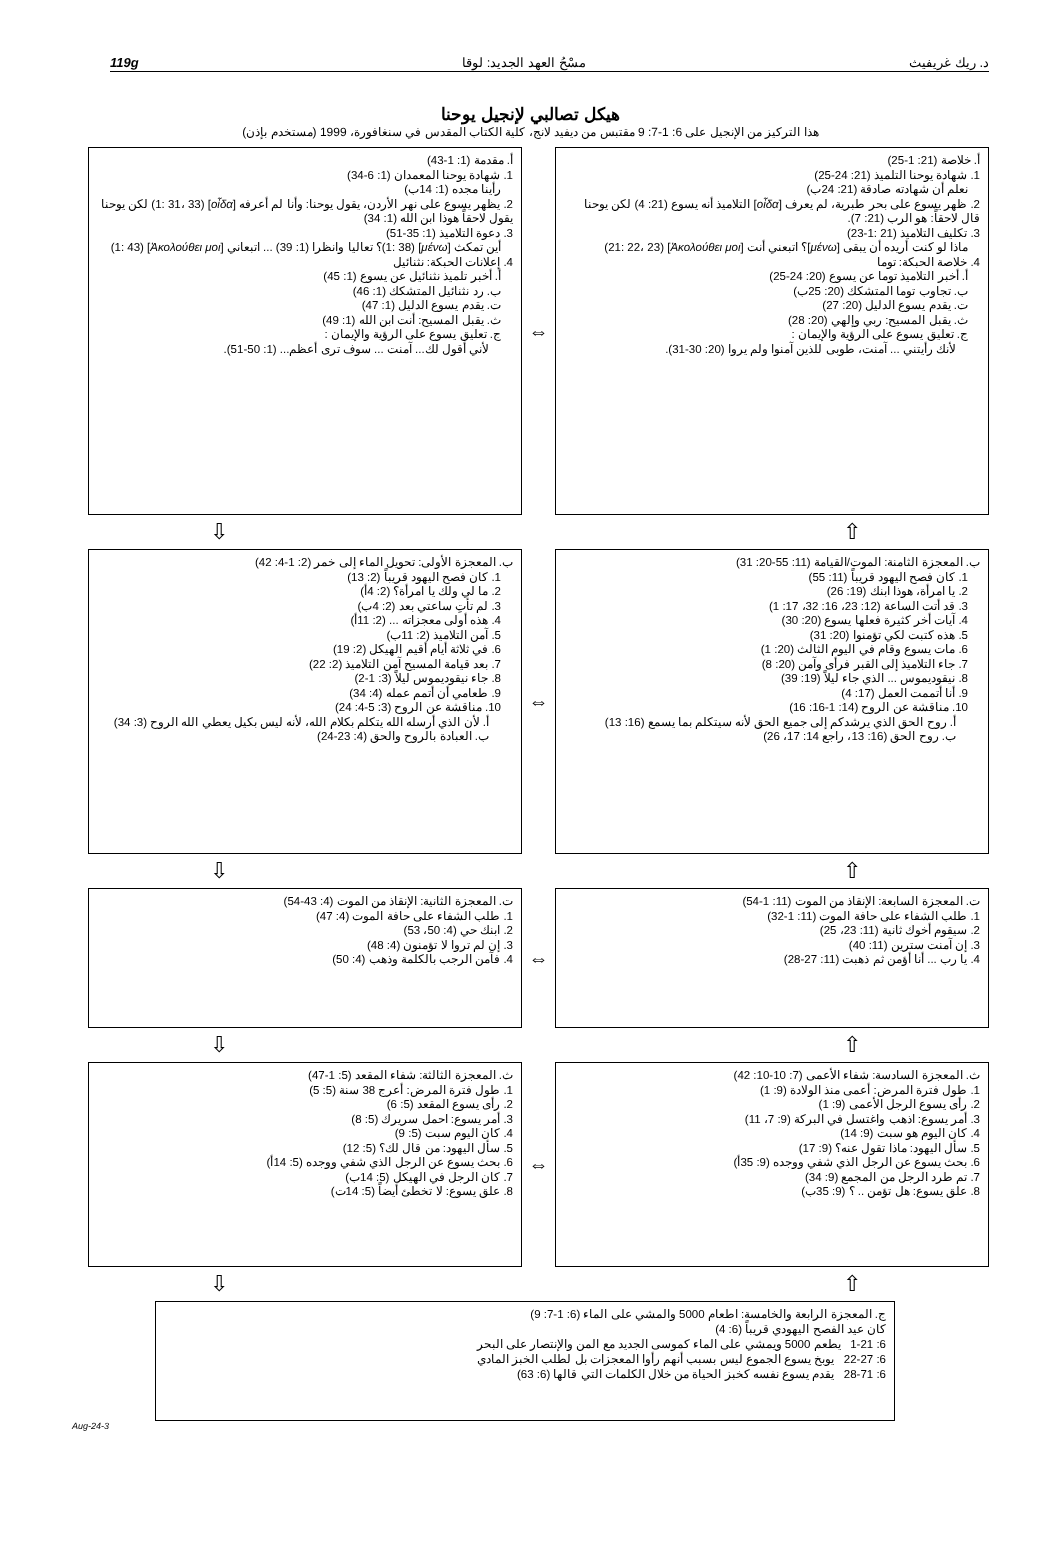د. ريك غريفيث مسْحُ العهد الجديد: لوقا 119g
هيكل تصالبي لإنجيل يوحنا
هذا التركيز من الإنجيل على 6: 1-7: 9 مقتبس من ديفيد لانج، كلية الكتاب المقدس في سنغافورة، 1999 (مستخدم بإذن)
أ. خلاصة (21: 1-25)
1. شهادة يوحنا التلميذ (21: 24-25)
نعلم أن شهادته صادقة (21: 24ب)
2. ظهر يسوع على بحر طبرية، لم يعرف [οἶδα] التلاميذ أنه يسوع (21: 4) لكن يوحنا قال لاحقاً: هو الرب (21: 7).
3. تكليف التلاميذ (21 :1-23)
ماذا لو كنت أريده أن يبقى [μένω]؟ اتبعني أنت [Ἀκολούθει μοι] (21: 22، 23)
4. خلاصة الحبكة: توما
أ. أخبر التلاميذ توما عن يسوع (20: 24-25)
ب. تجاوب توما المتشكك (20: 25ب)
ت. يقدم يسوع الدليل (20: 27)
ث. يقبل المسيح: ربي وإلهي (20: 28)
ج. تعليق يسوع على الرؤية والإيمان :
لأنك رأيتني ... آمنت، طوبى للذين آمنوا ولم يروا (20: 30-31).
⇔
أ. مقدمة (1: 1-43)
1. شهادة يوحنا المعمدان (1: 6-34)
رأينا مجده (1: 14ب)
2. يظهر يسوع على نهر الأردن، يقول يوحنا: وأنا لم أعرفه [οἶδα] (1: 31، 33) لكن يوحنا يقول لاحقاً هوذا ابن الله (1: 34)
3. دعوة التلاميذ (1: 35-51)
أين تمكث [μένω] (1: 38)؟ تعاليا وانظرا (1: 39) ... اتبعاني [Ἀκολούθει μοι] (1: 43)
4. إعلانات الحبكة: نثنائيل
أ. أخبر تلميذ نثنائيل عن يسوع (1: 45)
ب. رد نثنائيل المتشكك (1: 46)
ت. يقدم يسوع الدليل (1: 47)
ث. يقبل المسيح: أنت ابن الله (1: 49)
ج. تعليق يسوع على الرؤية والإيمان :
لأني أقول لك... آمنت ... سوف ترى أعظم... (1: 50-51).
⇧ ⇩
ب. المعجزة الثامنة: الموت/القيامة (11: 55-20: 31)
1. كان فصح اليهود قريباً (11: 55)
2. يا امرأة، هوذا ابنك (19: 26)
3. قد أتت الساعة (12: 23، 16: 32، 17: 1)
4. آيات أخر كثيرة فعلها يسوع (20: 30)
5. هذه كتبت لكي تؤمنوا (20: 31)
6. مات يسوع وقام في اليوم الثالث (20: 1)
7. جاء التلاميذ إلى القبر فرأى وآمن (20: 8)
8. نيقوديموس ... الذي جاء ليلاً (19: 39)
9. أنا أتممت العمل (17: 4)
10. مناقشة عن الروح (14: 1-16: 16)
أ. روح الحق الذي يرشدكم إلى جميع الحق لأنه سيتكلم بما يسمع (16: 13)
ب. روح الحق (16: 13، راجع 14: 17، 26)
⇔
ب. المعجزة الأولى: تحويل الماء إلى خمر (2: 1-4: 42)
1. كان فصح اليهود قريباً (2: 13)
2. ما لي ولك يا امرأة؟ (2: 4أ)
3. لم تأتِ ساعتي بعد (2: 4ب)
4. هذه أولى معجزاته ... (2: 11أ)
5. آمن التلاميذ (2: 11ب)
6. في ثلاثة أيام أقيم الهيكل (2: 19)
7. بعد قيامة المسيح آمن التلاميذ (2: 22)
8. جاء نيقوديموس ليلاً (3: 1-2)
9. طعامي أن أتمم عمله (4: 34)
10. مناقشة عن الروح (3: 5-4: 24)
أ. لأن الذي أرسله الله يتكلم بكلام الله، لأنه ليس بكيل يعطي الله الروح (3: 34)
ب. العبادة بالروح والحق (4: 23-24)
⇧ ⇩
ت. المعجزة السابعة: الإنقاذ من الموت (11: 1-54)
1. طلب الشفاء على حافة الموت (11: 1-32)
2. سيقوم أخوك ثانية (11: 23، 25)
3. إن آمنت سترين (11: 40)
4. يا رب ... أنا أؤمن ثم ذهبت (11: 27-28)
⇔
ت. المعجزة الثانية: الإنقاذ من الموت (4: 43-54)
1. طلب الشفاء على حافة الموت (4: 47)
2. ابنك حي (4: 50، 53)
3. إن لم تروا لا تؤمنون (4: 48)
4. فآمن الرجب بالكلمة وذهب (4: 50)
⇧ ⇩
ث. المعجزة السادسة: شفاء الأعمى (7: 10-10: 42)
1. طول فترة المرض: أعمى منذ الولادة (9: 1)
2. رأى يسوع الرجل الأعمى (9: 1)
3. أمر يسوع: اذهب واغتسل في البركة (9: 7، 11)
4. كان اليوم هو سبت (9: 14)
5. سأل اليهود: ماذا تقول عنه؟ (9: 17)
6. بحث يسوع عن الرجل الذي شفي ووجده (9: 35أ)
7. تم طرد الرجل من المجمع (9: 34)
8. علق يسوع: هل تؤمن .. ؟ (9: 35ب)
⇔
ث. المعجزة الثالثة: شفاء المقعد (5: 1-47)
1. طول فترة المرض: أعرج 38 سنة (5: 5)
2. رأى يسوع المقعد (5: 6)
3. أمر يسوع: احمل سريرك (5: 8)
4. كان اليوم سبت (5: 9)
5. سأل اليهود: من قال لك؟ (5: 12)
6. بحث يسوع عن الرجل الذي شفي ووجده (5: 14أ)
7. كان الرجل في الهيكل (5: 14ب)
8. علق يسوع: لا تخطئ أيضاً (5: 14ت)
⇧ ⇩
ج. المعجزة الرابعة والخامسة: اطعام 5000 والمشي على الماء (6: 1-7: 9)
كان عيد الفصح اليهودي قريباً (6: 4)
6: 1-21 يطعم 5000 ويمشي على الماء كموسى الجديد مع المن والإنتصار على البحر
6: 22-27 يوبخ يسوع الجموع ليس بسبب أنهم رأوا المعجزات بل لطلب الخبز المادي
6: 28-71 يقدم يسوع نفسه كخبز الحياة من خلال الكلمات التي قالها (6: 63)
3-Aug-24